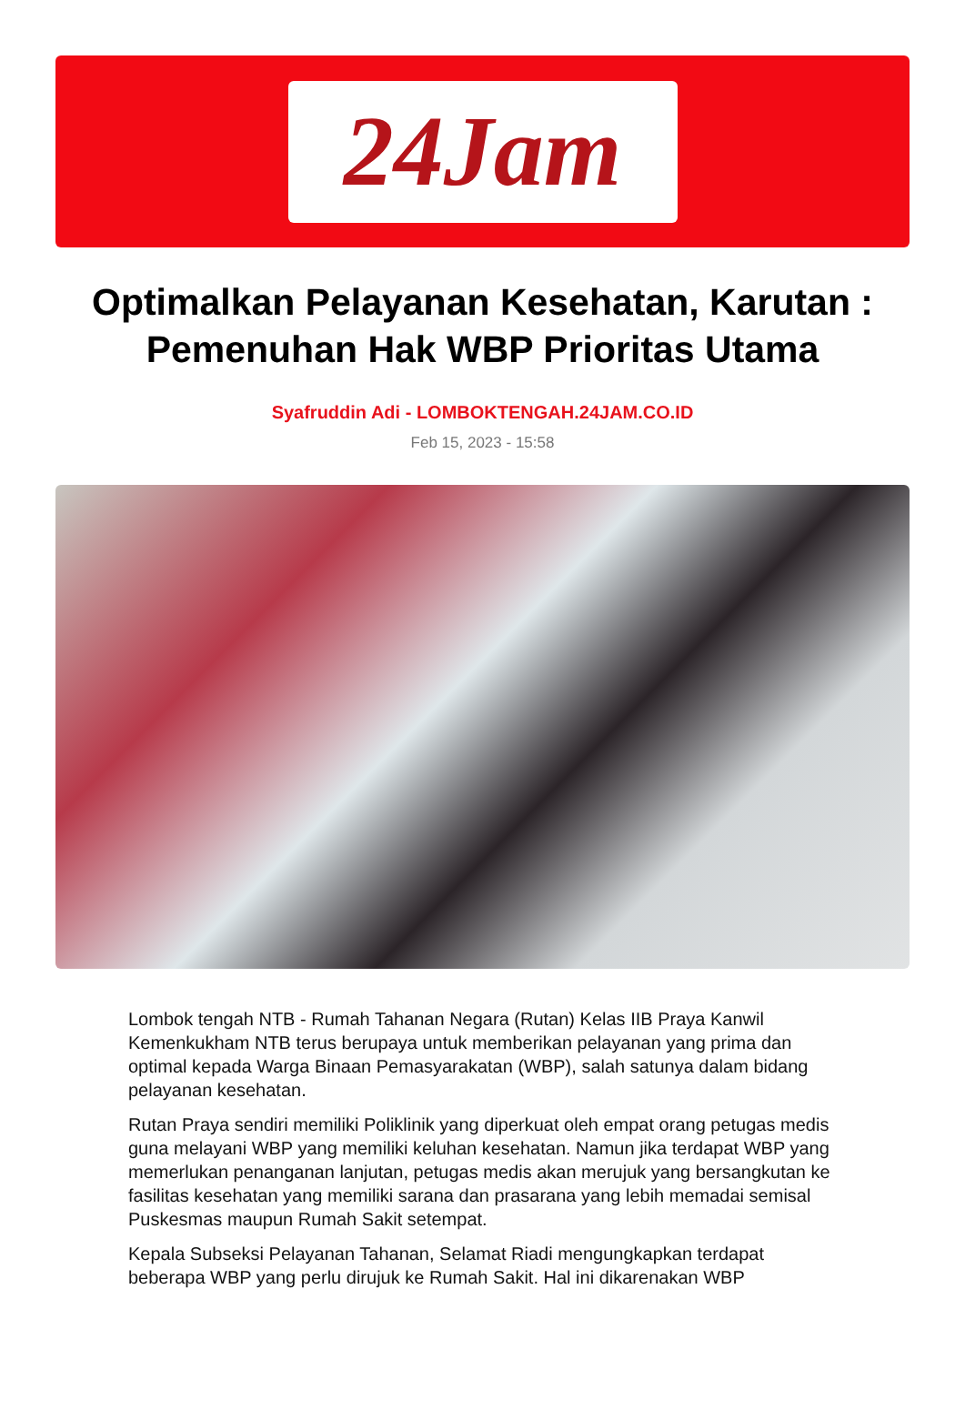24Jam
Optimalkan Pelayanan Kesehatan, Karutan : Pemenuhan Hak WBP Prioritas Utama
Syafruddin Adi - LOMBOKTENGAH.24JAM.CO.ID
Feb 15, 2023 - 15:58
Lombok tengah NTB - Rumah Tahanan Negara (Rutan) Kelas IIB Praya Kanwil Kemenkukham NTB terus berupaya untuk memberikan pelayanan yang prima dan optimal kepada Warga Binaan Pemasyarakatan (WBP), salah satunya dalam bidang pelayanan kesehatan.
Rutan Praya sendiri memiliki Poliklinik yang diperkuat oleh empat orang petugas medis guna melayani WBP yang memiliki keluhan kesehatan. Namun jika terdapat WBP yang memerlukan penanganan lanjutan, petugas medis akan merujuk yang bersangkutan ke fasilitas kesehatan yang memiliki sarana dan prasarana yang lebih memadai semisal Puskesmas maupun Rumah Sakit setempat.
Kepala Subseksi Pelayanan Tahanan, Selamat Riadi mengungkapkan terdapat beberapa WBP yang perlu dirujuk ke Rumah Sakit. Hal ini dikarenakan WBP